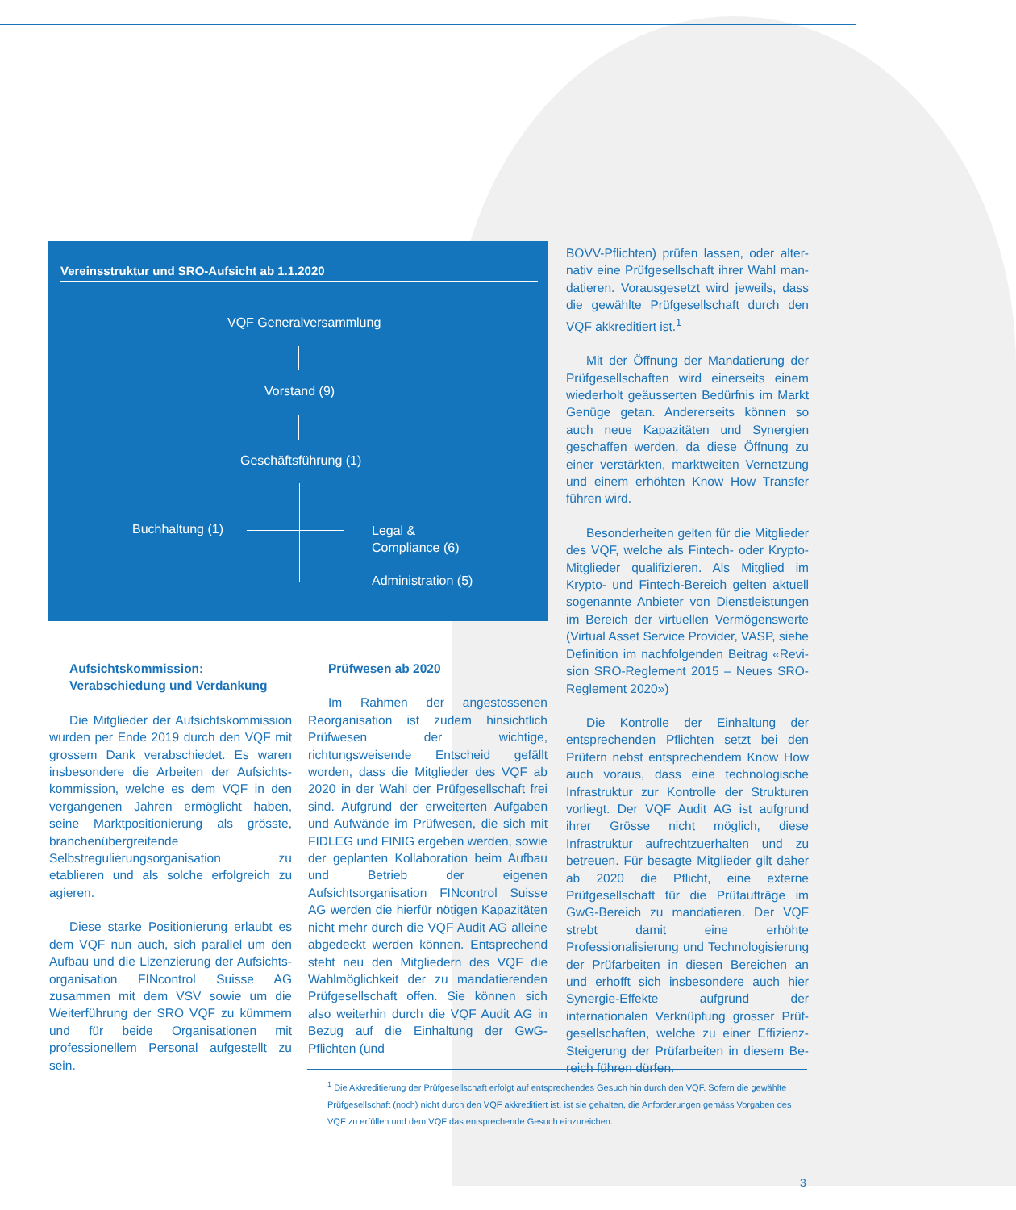Vereinsstruktur und SRO-Aufsicht ab 1.1.2020
VQF Generalversammlung
Vorstand (9)
Geschäftsführung (1)
Buchhaltung (1)
Legal &
Compliance (6)
Administration (5)
Aufsichtskommission: Verabschiedung und Verdankung
Die Mitglieder der Aufsichtskommission wurden per Ende 2019 durch den VQF mit grossem Dank verabschiedet. Es waren insbesondere die Arbeiten der Aufsichts­kommission, welche es dem VQF in den ver­gangenen Jahren ermöglicht haben, seine Marktpositionierung als grösste, branchen­übergreifende Selbstregulierungsorganisa­tion zu etablieren und als solche erfolgreich zu agieren.
Diese starke Positionierung erlaubt es dem VQF nun auch, sich parallel um den Aufbau und die Lizenzierung der Aufsichts­organisation FINcontrol Suisse AG zusammen mit dem VSV sowie um die Weiterführung der SRO VQF zu kümmern und für beide Organi­sationen mit professionellem Personal auf­gestellt zu sein.
Prüfwesen ab 2020
Im Rahmen der angestossenen Reorga­nisation ist zudem hinsichtlich Prüfwesen der wichtige, richtungsweisende Entscheid gefällt worden, dass die Mitglieder des VQF ab 2020 in der Wahl der Prüfgesellschaft frei sind. Aufgrund der erweiterten Aufgaben und Aufwände im Prüfwesen, die sich mit FIDLEG und FINIG ergeben werden, sowie der geplan­ten Kollaboration beim Aufbau und Betrieb der eigenen Aufsichtsorganisation FINcontrol Suisse AG werden die hierfür nötigen Kapa­zitäten nicht mehr durch die VQF Audit AG alleine abgedeckt werden können. Entspre­chend steht neu den Mitgliedern des VQF die Wahlmöglichkeit der zu mandatierenden Prüfgesellschaft offen. Sie können sich also weiterhin durch die VQF Audit AG in Bezug auf die Einhaltung der GwG-Pflichten (und
BOVV-Pflichten) prüfen lassen, oder alter­nativ eine Prüfgesellschaft ihrer Wahl man­datieren. Vorausgesetzt wird jeweils, dass die gewählte Prüfgesellschaft durch den VQF akkreditiert ist.<sup>1</sup>
Mit der Öffnung der Mandatierung der Prüfgesellschaften wird einerseits einem wiederholt geäusserten Bedürfnis im Markt Genüge getan. Andererseits können so auch neue Kapazitäten und Synergien geschaffen werden, da diese Öffnung zu einer verstär­kten, marktweiten Vernetzung und einem erhöhten Know How Transfer führen wird.
Besonderheiten gelten für die Mitglieder des VQF, welche als Fintech- oder Krypto-Mit­glieder qualifizieren. Als Mitglied im Krypto- und Fintech-Bereich gelten aktuell soge­nannte Anbieter von Dienstleistungen im Bereich der virtuellen Vermögenswerte (Virtual Asset Service Provider, VASP, siehe Definition im nachfolgenden Beitrag «Revi­sion SRO-Reglement 2015 – Neues SRO-Reglement 2020»)
Die Kontrolle der Einhaltung der entspre­chenden Pflichten setzt bei den Prüfern nebst entsprechendem Know How auch vo­raus, dass eine technologische Infrastruktur zur Kontrolle der Strukturen vorliegt. Der VQF Audit AG ist aufgrund ihrer Grösse nicht möglich, diese Infrastruktur aufrechtzuerhal­ten und zu betreuen. Für besagte Mitglieder gilt daher ab 2020 die Pflicht, eine externe Prüfgesellschaft für die Prüfaufträge im GwG-Bereich zu mandatieren. Der VQF strebt damit eine erhöhte Professionalisierung und Technologisierung der Prüfarbeiten in diesen Bereichen an und erhofft sich insbesondere auch hier Synergie-Effekte aufgrund der internationalen Verknüpfung grosser Prüf­gesellschaften, welche zu einer Effizienz-Steigerung der Prüfarbeiten in diesem Be­reich führen dürfen.
<sup>1</sup> Die Akkreditierung der Prüfgesellschaft erfolgt auf entsprechendes Gesuch hin durch den VQF. Sofern die gewählte Prüfgesellschaft (noch) nicht durch den VQF akkreditiert ist, ist sie gehalten, die Anforderungen gemäss Vorgaben des VQF zu erfüllen und dem VQF das entsprechende Gesuch einzureichen.
3